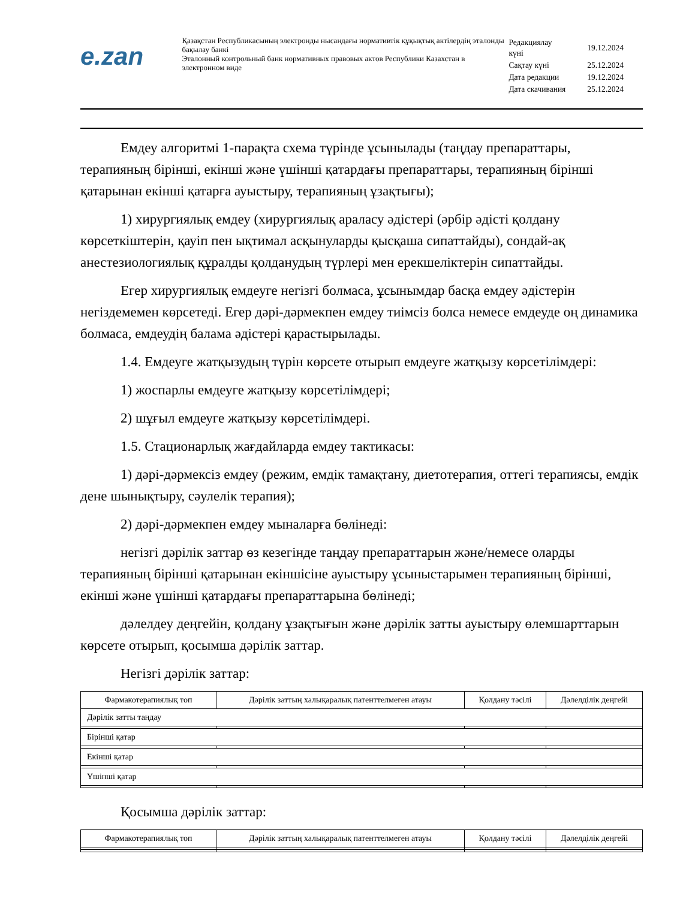e.zan
Қазақстан Республикасының электронды нысандағы нормативтік құқықтық актілердің эталонды бақылау банкі
Эталонный контрольный банк нормативных правовых актов Республики Казахстан в электронном виде
| Редакциялау күні | 19.12.2024 |
| Сақтау күні | 25.12.2024 |
| Дата редакции | 19.12.2024 |
| Дата скачивания | 25.12.2024 |
Емдеу алгоритмі 1-парақта схема түрінде ұсынылады (таңдау препараттары, терапияның бірінші, екінші және үшінші қатардағы препараттары, терапияның бірінші қатарынан екінші қатарға ауыстыру, терапияның ұзақтығы);
1) хирургиялық емдеу (хирургиялық араласу әдістері (әрбір әдісті қолдану көрсеткіштерін, қауіп пен ықтимал асқынуларды қысқаша сипаттайды), сондай-ақ анестезиологиялық құралды қолданудың түрлері мен ерекшеліктерін сипаттайды.
Егер хирургиялық емдеуге негізгі болмаса, ұсынымдар басқа емдеу әдістерін негіздемемен көрсетеді. Егер дәрі-дәрмекпен емдеу тиімсіз болса немесе емдеуде оң динамика болмаса, емдеудің балама әдістері қарастырылады.
1.4. Емдеуге жатқызудың түрін көрсете отырып емдеуге жатқызу көрсетілімдері:
1) жоспарлы емдеуге жатқызу көрсетілімдері;
2) шұғыл емдеуге жатқызу көрсетілімдері.
1.5. Стационарлық жағдайларда емдеу тактикасы:
1) дәрі-дәрмексіз емдеу (режим, емдік тамақтану, диетотерапия, оттегі терапиясы, емдік дене шынықтыру, сәулелік терапия);
2) дәрі-дәрмекпен емдеу мыналарға бөлінеді:
негізгі дәрілік заттар өз кезегінде таңдау препараттарын және/немесе оларды терапияның бірінші қатарынан екіншісіне ауыстыру ұсыныстарымен терапияның бірінші, екінші және үшінші қатардағы препараттарына бөлінеді;
дәлелдеу деңгейін, қолдану ұзақтығын және дәрілік затты ауыстыру өлемшарттарын көрсете отырып, қосымша дәрілік заттар.
Негізгі дәрілік заттар:
| Фармакотерапиялық топ | Дәрілік заттың халықаралық патенттелмеген атауы | Қолдану тәсілі | Дәлелділік деңгейі |
| --- | --- | --- | --- |
| Дәрілік затты таңдау | | | |
| Бірінші қатар | | | |
| Екінші қатар | | | |
| Үшінші қатар | | | |
Қосымша дәрілік заттар:
| Фармакотерапиялық топ | Дәрілік заттың халықаралық патенттелмеген атауы | Қолдану тәсілі | Дәлелділік деңгейі |
| --- | --- | --- | --- |